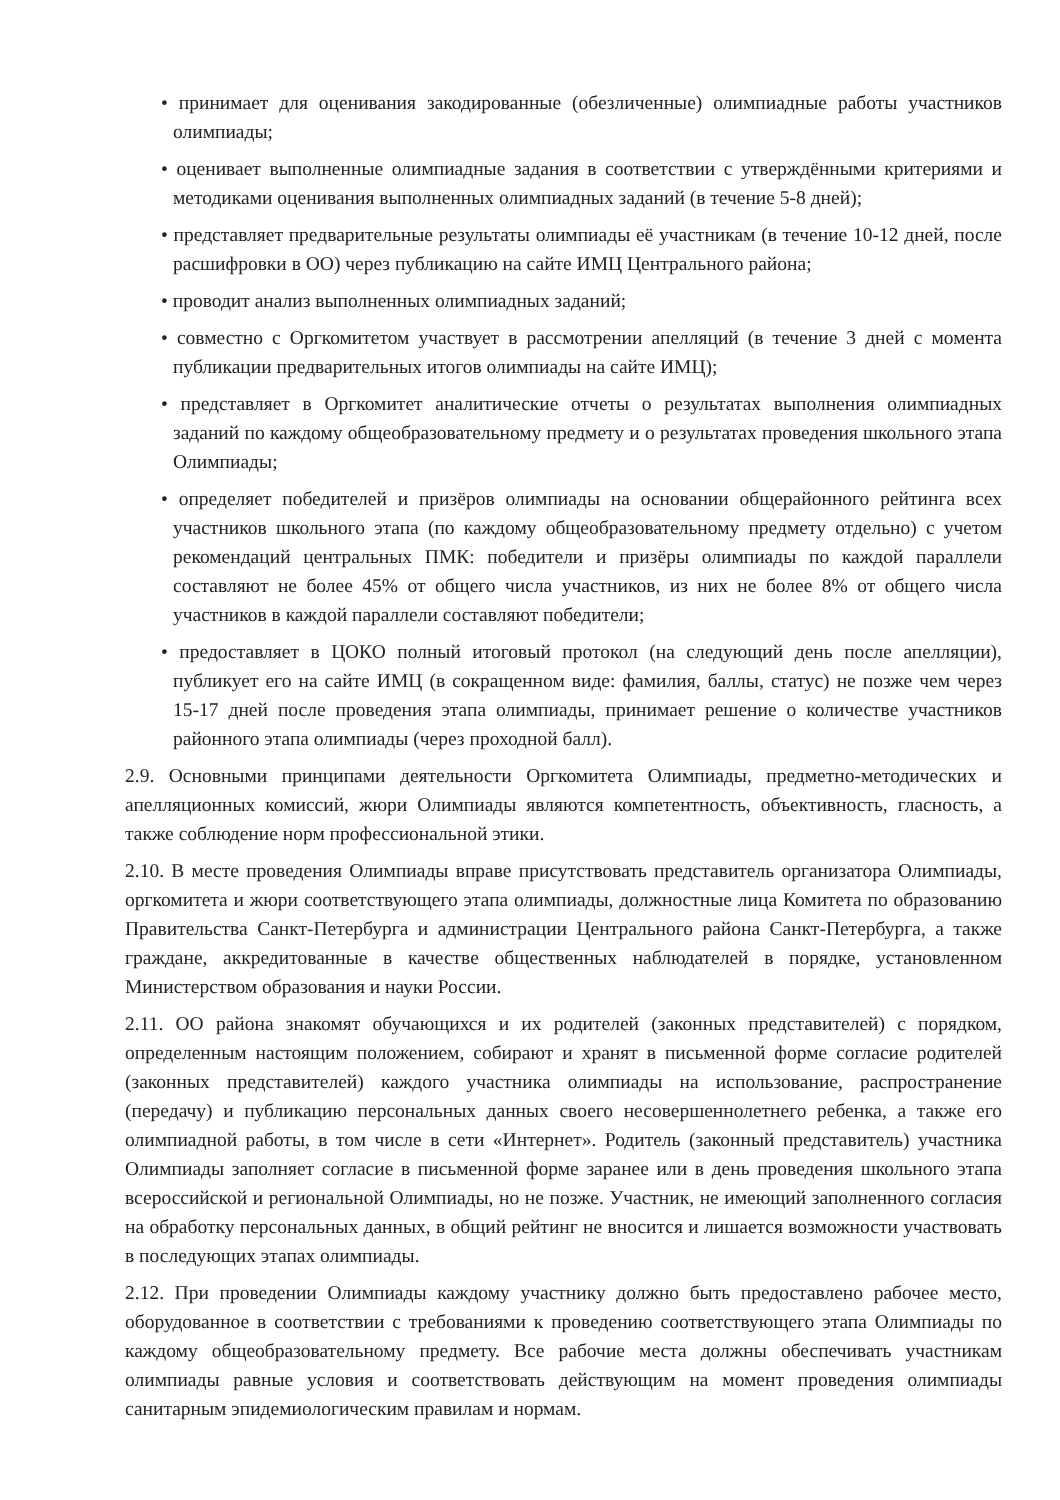• принимает для оценивания закодированные (обезличенные) олимпиадные работы участников олимпиады;
• оценивает выполненные олимпиадные задания в соответствии с утверждёнными критериями и методиками оценивания выполненных олимпиадных заданий (в течение 5-8 дней);
• представляет предварительные результаты олимпиады её участникам (в течение 10-12 дней, после расшифровки в ОО) через публикацию на сайте ИМЦ Центрального района;
• проводит анализ выполненных олимпиадных заданий;
• совместно с Оргкомитетом участвует в рассмотрении апелляций (в течение 3 дней с момента публикации предварительных итогов олимпиады на сайте ИМЦ);
• представляет в Оргкомитет аналитические отчеты о результатах выполнения олимпиадных заданий по каждому общеобразовательному предмету и о результатах проведения школьного этапа Олимпиады;
• определяет победителей и призёров олимпиады на основании общерайонного рейтинга всех участников школьного этапа (по каждому общеобразовательному предмету отдельно) с учетом рекомендаций центральных ПМК: победители и призёры олимпиады по каждой параллели составляют не более 45% от общего числа участников, из них не более 8% от общего числа участников в каждой параллели составляют победители;
• предоставляет в ЦОКО полный итоговый протокол (на следующий день после апелляции), публикует его на сайте ИМЦ (в сокращенном виде: фамилия, баллы, статус) не позже чем через 15-17 дней после проведения этапа олимпиады, принимает решение о количестве участников районного этапа олимпиады (через проходной балл).
2.9. Основными принципами деятельности Оргкомитета Олимпиады, предметно-методических и апелляционных комиссий, жюри Олимпиады являются компетентность, объективность, гласность, а также соблюдение норм профессиональной этики.
2.10. В месте проведения Олимпиады вправе присутствовать представитель организатора Олимпиады, оргкомитета и жюри соответствующего этапа олимпиады, должностные лица Комитета по образованию Правительства Санкт-Петербурга и администрации Центрального района Санкт-Петербурга, а также граждане, аккредитованные в качестве общественных наблюдателей в порядке, установленном Министерством образования и науки России.
2.11. ОО района знакомят обучающихся и их родителей (законных представителей) с порядком, определенным настоящим положением, собирают и хранят в письменной форме согласие родителей (законных представителей) каждого участника олимпиады на использование, распространение (передачу) и публикацию персональных данных своего несовершеннолетнего ребенка, а также его олимпиадной работы, в том числе в сети «Интернет». Родитель (законный представитель) участника Олимпиады заполняет согласие в письменной форме заранее или в день проведения школьного этапа всероссийской и региональной Олимпиады, но не позже. Участник, не имеющий заполненного согласия на обработку персональных данных, в общий рейтинг не вносится и лишается возможности участвовать в последующих этапах олимпиады.
2.12. При проведении Олимпиады каждому участнику должно быть предоставлено рабочее место, оборудованное в соответствии с требованиями к проведению соответствующего этапа Олимпиады по каждому общеобразовательному предмету. Все рабочие места должны обеспечивать участникам олимпиады равные условия и соответствовать действующим на момент проведения олимпиады санитарным эпидемиологическим правилам и нормам.